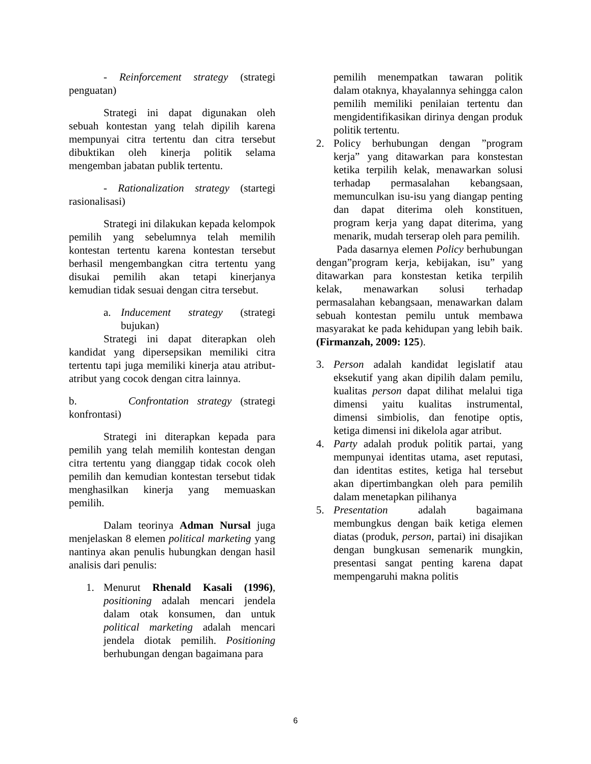- Reinforcement strategy (strategi penguatan)
Strategi ini dapat digunakan oleh sebuah kontestan yang telah dipilih karena mempunyai citra tertentu dan citra tersebut dibuktikan oleh kinerja politik selama mengemban jabatan publik tertentu.
- Rationalization strategy (startegi rasionalisasi)
Strategi ini dilakukan kepada kelompok pemilih yang sebelumnya telah memilih kontestan tertentu karena kontestan tersebut berhasil mengembangkan citra tertentu yang disukai pemilih akan tetapi kinerjanya kemudian tidak sesuai dengan citra tersebut.
a. Inducement strategy (strategi bujukan)
Strategi ini dapat diterapkan oleh kandidat yang dipersepsikan memiliki citra tertentu tapi juga memiliki kinerja atau atribut-atribut yang cocok dengan citra lainnya.
b. Confrontation strategy (strategi konfrontasi)
Strategi ini diterapkan kepada para pemilih yang telah memilih kontestan dengan citra tertentu yang dianggap tidak cocok oleh pemilih dan kemudian kontestan tersebut tidak menghasilkan kinerja yang memuaskan pemilih.
Dalam teorinya Adman Nursal juga menjelaskan 8 elemen political marketing yang nantinya akan penulis hubungkan dengan hasil analisis dari penulis:
1. Menurut Rhenald Kasali (1996), positioning adalah mencari jendela dalam otak konsumen, dan untuk political marketing adalah mencari jendela diotak pemilih. Positioning berhubungan dengan bagaimana para
pemilih menempatkan tawaran politik dalam otaknya, khayalannya sehingga calon pemilih memiliki penilaian tertentu dan mengidentifikasikan dirinya dengan produk politik tertentu.
2. Policy berhubungan dengan ”program kerja” yang ditawarkan para konstestan ketika terpilih kelak, menawarkan solusi terhadap permasalahan kebangsaan, memunculkan isu-isu yang diangap penting dan dapat diterima oleh konstituen, program kerja yang dapat diterima, yang menarik, mudah terserap oleh para pemilih.
Pada dasarnya elemen Policy berhubungan dengan”program kerja, kebijakan, isu” yang ditawarkan para konstestan ketika terpilih kelak, menawarkan solusi terhadap permasalahan kebangsaan, menawarkan dalam sebuah kontestan pemilu untuk membawa masyarakat ke pada kehidupan yang lebih baik. (Firmanzah, 2009: 125).
3. Person adalah kandidat legislatif atau eksekutif yang akan dipilih dalam pemilu, kualitas person dapat dilihat melalui tiga dimensi yaitu kualitas instrumental, dimensi simbiolis, dan fenotipe optis, ketiga dimensi ini dikelola agar atribut.
4. Party adalah produk politik partai, yang mempunyai identitas utama, aset reputasi, dan identitas estites, ketiga hal tersebut akan dipertimbangkan oleh para pemilih dalam menetapkan pilihanya
5. Presentation adalah bagaimana membungkus dengan baik ketiga elemen diatas (produk, person, partai) ini disajikan dengan bungkusan semenarik mungkin, presentasi sangat penting karena dapat mempengaruhi makna politis
6